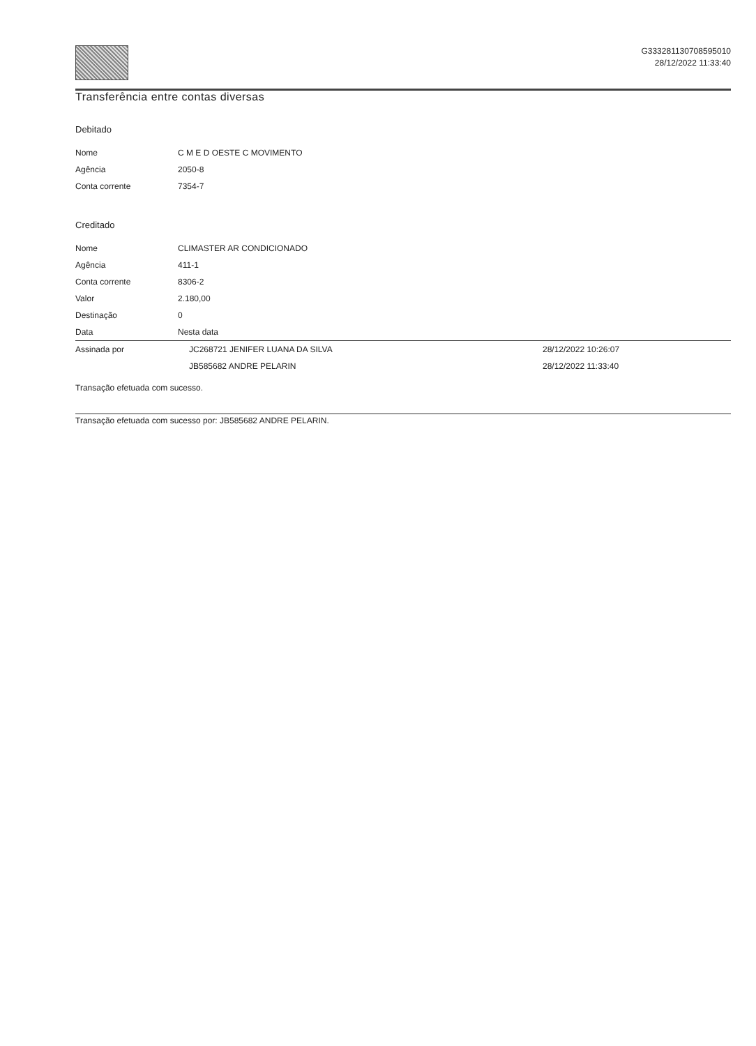G333281130708595010
28/12/2022 11:33:40
Transferência entre contas diversas
Debitado
| Nome | C M E D OESTE C MOVIMENTO |
| Agência | 2050-8 |
| Conta corrente | 7354-7 |
Creditado
| Nome | CLIMASTER AR CONDICIONADO | |
| Agência | 411-1 | |
| Conta corrente | 8306-2 | |
| Valor | 2.180,00 | |
| Destinação | 0 | |
| Data | Nesta data | |
| Assinada por | JC268721 JENIFER LUANA DA SILVA | 28/12/2022 10:26:07 |
| | JB585682 ANDRE PELARIN | 28/12/2022 11:33:40 |
Transação efetuada com sucesso.
Transação efetuada com sucesso por: JB585682 ANDRE PELARIN.